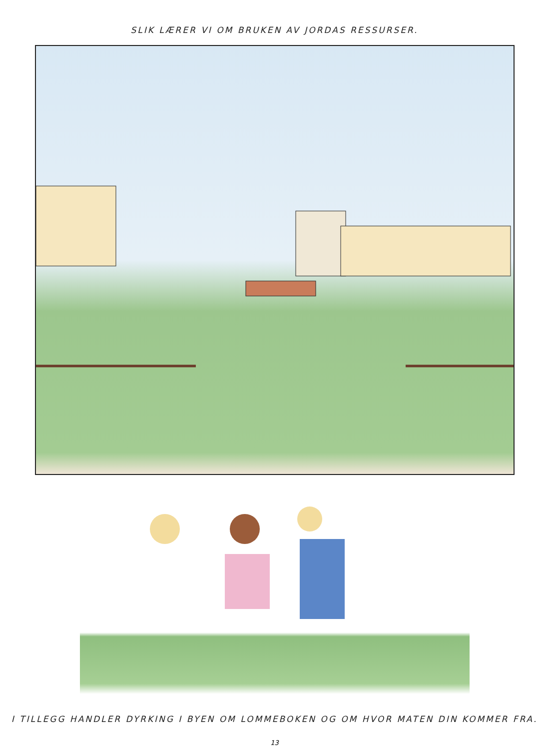SLIK LÆRER VI OM BRUKEN AV JORDAS RESSURSER.
I TILLEGG HANDLER DYRKING I BYEN OM LOMMEBOKEN OG OM HVOR MATEN DIN KOMMER FRA.
13